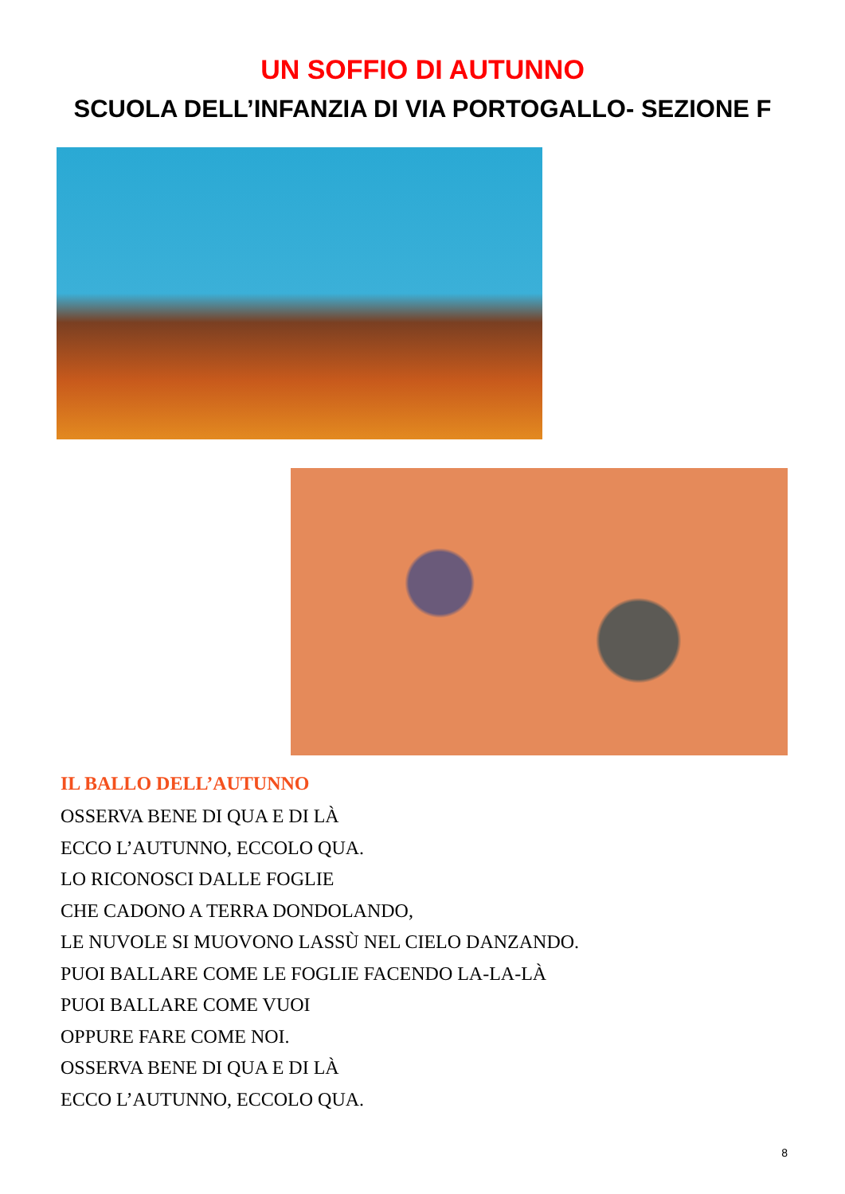UN SOFFIO DI AUTUNNO
SCUOLA DELL’INFANZIA DI VIA PORTOGALLO- SEZIONE F
IL BALLO DELL’AUTUNNO
OSSERVA BENE DI QUA E DI LÀ
ECCO L’AUTUNNO, ECCOLO QUA.
LO RICONOSCI DALLE FOGLIE
CHE CADONO A TERRA DONDOLANDO,
LE NUVOLE SI MUOVONO LASSÙ NEL CIELO DANZANDO.
PUOI BALLARE COME LE FOGLIE FACENDO LA-LA-LÀ
PUOI BALLARE COME VUOI
OPPURE FARE COME NOI.
OSSERVA BENE DI QUA E DI LÀ
ECCO L’AUTUNNO, ECCOLO QUA.
8